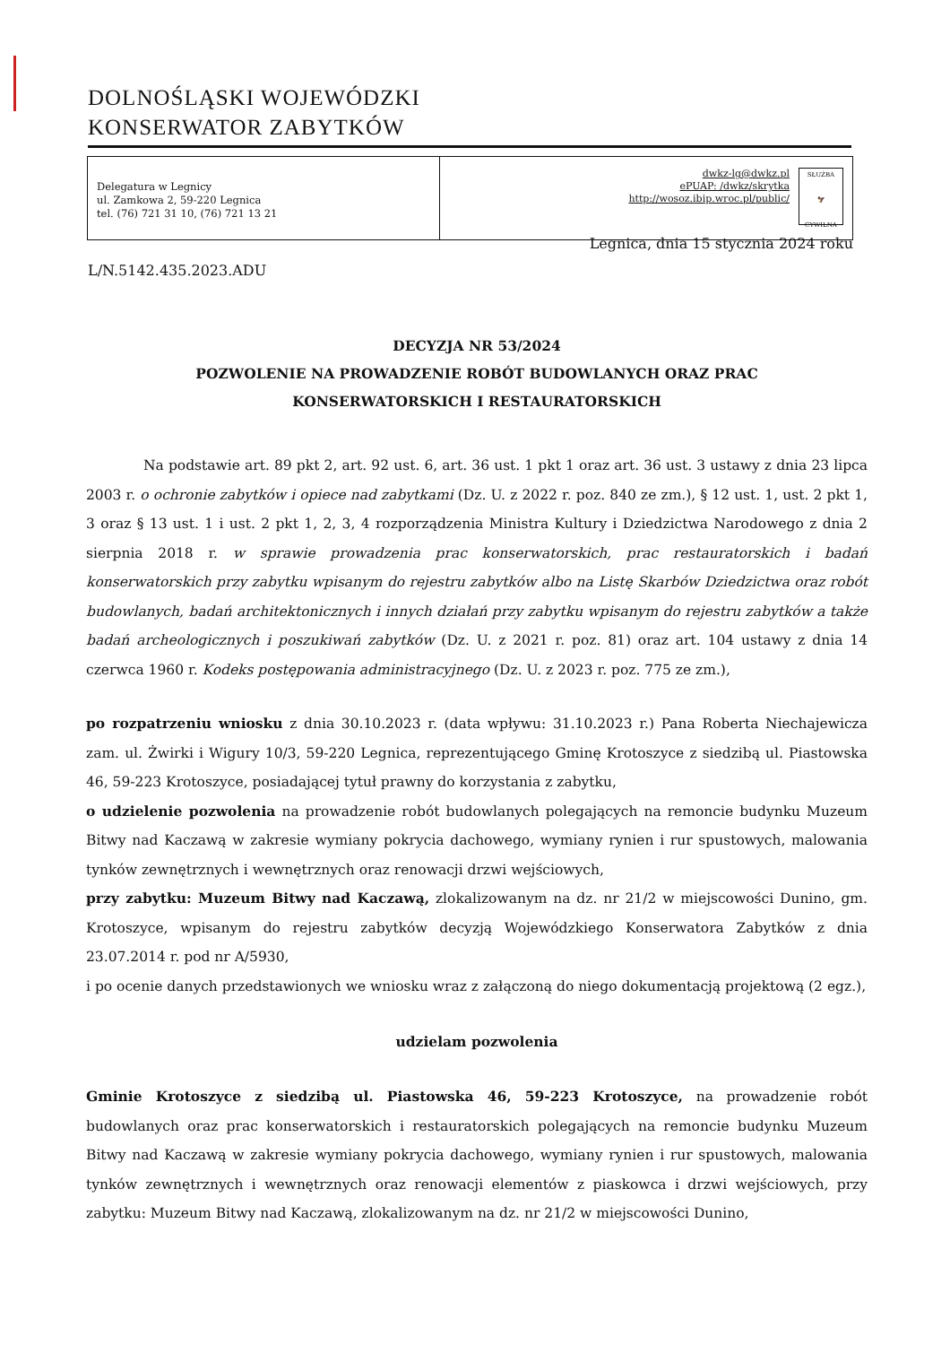DOLNOŚLĄSKI WOJEWÓDZKI
KONSERWATOR ZABYTKÓW
Delegatura w Legnicy
ul. Zamkowa 2, 59-220 Legnica
tel. (76) 721 31 10, (76) 721 13 21
dwkz-lg@dwkz.pl
ePUAP: /dwkz/skrytka
http://wosoz.ibip.wroc.pl/public/
SŁUŻBA
🦅
CYWILNA
Legnica, dnia 15 stycznia 2024 roku
L/N.5142.435.2023.ADU
DECYZJA NR 53/2024
POZWOLENIE NA PROWADZENIE ROBÓT BUDOWLANYCH ORAZ PRAC
KONSERWATORSKICH I RESTAURATORSKICH
Na podstawie art. 89 pkt 2, art. 92 ust. 6, art. 36 ust. 1 pkt 1 oraz art. 36 ust. 3 ustawy z dnia 23 lipca 2003 r. o ochronie zabytków i opiece nad zabytkami (Dz. U. z 2022 r. poz. 840 ze zm.), § 12 ust. 1, ust. 2 pkt 1, 3 oraz § 13 ust. 1 i ust. 2 pkt 1, 2, 3, 4 rozporządzenia Ministra Kultury i Dziedzictwa Narodowego z dnia 2 sierpnia 2018 r. w sprawie prowadzenia prac konserwatorskich, prac restauratorskich i badań konserwatorskich przy zabytku wpisanym do rejestru zabytków albo na Listę Skarbów Dziedzictwa oraz robót budowlanych, badań architektonicznych i innych działań przy zabytku wpisanym do rejestru zabytków a także badań archeologicznych i poszukiwań zabytków (Dz. U. z 2021 r. poz. 81) oraz art. 104 ustawy z dnia 14 czerwca 1960 r. Kodeks postępowania administracyjnego (Dz. U. z 2023 r. poz. 775 ze zm.),
po rozpatrzeniu wniosku z dnia 30.10.2023 r. (data wpływu: 31.10.2023 r.) Pana Roberta Niechajewicza zam. ul. Żwirki i Wigury 10/3, 59-220 Legnica, reprezentującego Gminę Krotoszyce z siedzibą ul. Piastowska 46, 59-223 Krotoszyce, posiadającej tytuł prawny do korzystania z zabytku,
o udzielenie pozwolenia na prowadzenie robót budowlanych polegających na remoncie budynku Muzeum Bitwy nad Kaczawą w zakresie wymiany pokrycia dachowego, wymiany rynien i rur spustowych, malowania tynków zewnętrznych i wewnętrznych oraz renowacji drzwi wejściowych,
przy zabytku: Muzeum Bitwy nad Kaczawą, zlokalizowanym na dz. nr 21/2 w miejscowości Dunino, gm. Krotoszyce, wpisanym do rejestru zabytków decyzją Wojewódzkiego Konserwatora Zabytków z dnia 23.07.2014 r. pod nr A/5930,
i po ocenie danych przedstawionych we wniosku wraz z załączoną do niego dokumentacją projektową (2 egz.),
udzielam pozwolenia
Gminie Krotoszyce z siedzibą ul. Piastowska 46, 59-223 Krotoszyce, na prowadzenie robót budowlanych oraz prac konserwatorskich i restauratorskich polegających na remoncie budynku Muzeum Bitwy nad Kaczawą w zakresie wymiany pokrycia dachowego, wymiany rynien i rur spustowych, malowania tynków zewnętrznych i wewnętrznych oraz renowacji elementów z piaskowca i drzwi wejściowych, przy zabytku: Muzeum Bitwy nad Kaczawą, zlokalizowanym na dz. nr 21/2 w miejscowości Dunino,